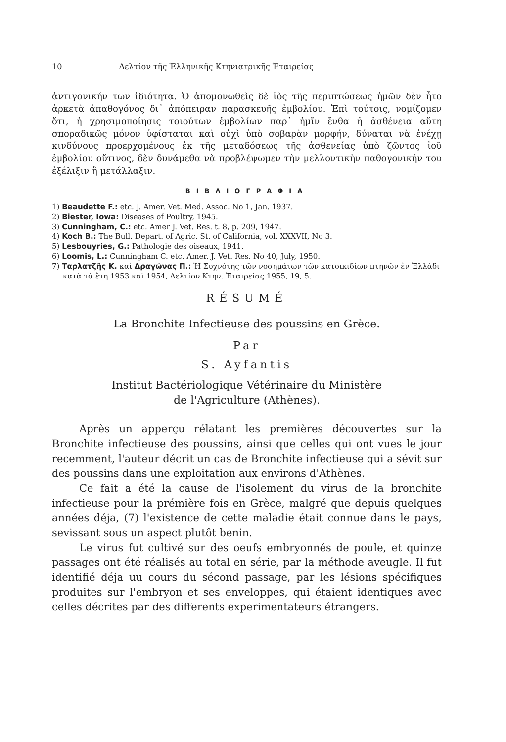10 Δελτίον τῆς Ἑλληνικῆς Κτηνιατρικῆς Ἑταιρείας
ἀντιγονικήν των ἰδιότητα. Ὁ ἀπομονωθεὶς δὲ ἰὸς τῆς περιπτώσεως ἡμῶν δὲν ἦτο ἀρκετὰ ἀπαθογόνος δι᾽ ἀπόπειραν παρασκευῆς ἐμβολίου. Ἐπὶ τούτοις, νομίζομεν ὅτι, ἡ χρησιμοποίησις τοιούτων ἐμβολίων παρ᾽ ἡμῖν ἔνθα ἡ ἀσθένεια αὕτη σποραδικῶς μόνον ὑφίσταται καὶ οὐχὶ ὑπὸ σοβαρὰν μορφήν, δύναται νὰ ἐνέχῃ κινδύνους προερχομένους ἐκ τῆς μεταδόσεως τῆς ἀσθενείας ὑπὸ ζῶντος ἰοῦ ἐμβολίου οὕτινος, δὲν δυνάμεθα νὰ προβλέψωμεν τὴν μελλοντικὴν παθογονικήν του ἐξέλιξιν ἢ μετάλλαξιν.
ΒΙΒΛΙΟΓΡΑΦΙΑ
1) Beaudette F.: etc. J. Amer. Vet. Med. Assoc. No 1, Jan. 1937.
2) Biester, Iowa: Diseases of Poultry, 1945.
3) Cunningham, C.: etc. Amer J. Vet. Res. t. 8, p. 209, 1947.
4) Koch B.: The Bull. Depart. of Agric. St. of California, vol. XXXVII, No 3.
5) Lesbouyries, G.: Pathologie des oiseaux, 1941.
6) Loomis, L.: Cunningham C. etc. Amer. J. Vet. Res. No 40, July, 1950.
7) Ταρλατζῆς Κ. καὶ Δραγώνας Π.: Ἡ Συχνότης τῶν νοσημάτων τῶν κατοικιδίων πτηνῶν ἐν Ἑλλάδι κατὰ τὰ ἔτη 1953 καὶ 1954, Δελτίον Κτην. Ἑταιρείας 1955, 19, 5.
RÉSUMÉ
La Bronchite Infectieuse des poussins en Grèce.
Par
S. Ayfantis
Institut Bactériologique Vétérinaire du Ministère
de l'Agriculture (Athènes).
Après un apperçu rélatant les premières découvertes sur la Bronchite infectieuse des poussins, ainsi que celles qui ont vues le jour recemment, l'auteur décrit un cas de Bronchite infectieuse qui a sévit sur des poussins dans une exploitation aux environs d'Athènes.
Ce fait a été la cause de l'isolement du virus de la bronchite infectieuse pour la prémière fois en Grèce, malgré que depuis quelques années déja, (7) l'existence de cette maladie était connue dans le pays, sevissant sous un aspect plutôt benin.
Le virus fut cultivé sur des oeufs embryonnés de poule, et quinze passages ont été réalisés au total en série, par la méthode aveugle. Il fut identifié déja uu cours du sécond passage, par les lésions spécifiques produites sur l'embryon et ses enveloppes, qui étaient identiques avec celles décrites par des differents experimentateurs étrangers.